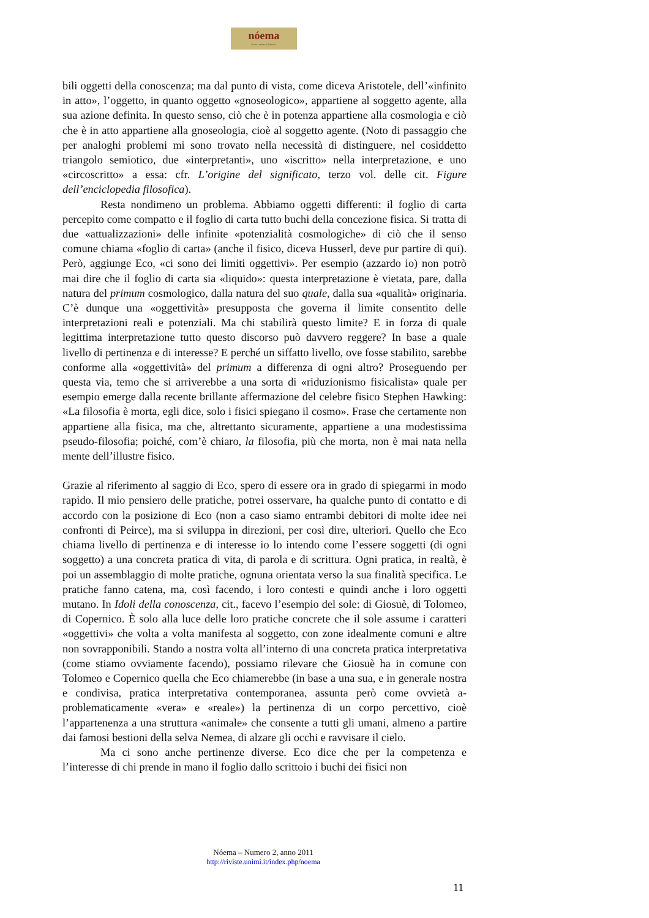nóema
Rivista online di filosofia
bili oggetti della conoscenza; ma dal punto di vista, come diceva Aristotele, dell’«infinito in atto», l’oggetto, in quanto oggetto «gnoseologico», appartiene al soggetto agente, alla sua azione definita. In questo senso, ciò che è in potenza appartiene alla cosmologia e ciò che è in atto appartiene alla gnoseologia, cioè al soggetto agente. (Noto di passaggio che per analoghi problemi mi sono trovato nella necessità di distinguere, nel cosiddetto triangolo semiotico, due «interpretanti», uno «iscritto» nella interpretazione, e uno «circoscritto» a essa: cfr. L’origine del significato, terzo vol. delle cit. Figure dell’enciclopedia filosofica).
Resta nondimeno un problema. Abbiamo oggetti differenti: il foglio di carta percepito come compatto e il foglio di carta tutto buchi della concezione fisica. Si tratta di due «attualizzazioni» delle infinite «potenzialità cosmologiche» di ciò che il senso comune chiama «foglio di carta» (anche il fisico, diceva Husserl, deve pur partire di qui). Però, aggiunge Eco, «ci sono dei limiti oggettivi». Per esempio (azzardo io) non potrò mai dire che il foglio di carta sia «liquido»: questa interpretazione è vietata, pare, dalla natura del primum cosmologico, dalla natura del suo quale, dalla sua «qualità» originaria. C’è dunque una «oggettività» presupposta che governa il limite consentito delle interpretazioni reali e potenziali. Ma chi stabilirà questo limite? E in forza di quale legittima interpretazione tutto questo discorso può davvero reggere? In base a quale livello di pertinenza e di interesse? E perché un siffatto livello, ove fosse stabilito, sarebbe conforme alla «oggettività» del primum a differenza di ogni altro? Proseguendo per questa via, temo che si arriverebbe a una sorta di «riduzionismo fisicalista» quale per esempio emerge dalla recente brillante affermazione del celebre fisico Stephen Hawking: «La filosofia è morta, egli dice, solo i fisici spiegano il cosmo». Frase che certamente non appartiene alla fisica, ma che, altrettanto sicuramente, appartiene a una modestissima pseudo-filosofia; poiché, com’è chiaro, la filosofia, più che morta, non è mai nata nella mente dell’illustre fisico.
Grazie al riferimento al saggio di Eco, spero di essere ora in grado di spiegarmi in modo rapido. Il mio pensiero delle pratiche, potrei osservare, ha qualche punto di contatto e di accordo con la posizione di Eco (non a caso siamo entrambi debitori di molte idee nei confronti di Peirce), ma si sviluppa in direzioni, per così dire, ulteriori. Quello che Eco chiama livello di pertinenza e di interesse io lo intendo come l’essere soggetti (di ogni soggetto) a una concreta pratica di vita, di parola e di scrittura. Ogni pratica, in realtà, è poi un assemblaggio di molte pratiche, ognuna orientata verso la sua finalità specifica. Le pratiche fanno catena, ma, così facendo, i loro contesti e quindi anche i loro oggetti mutano. In Idoli della conoscenza, cit., facevo l’esempio del sole: di Giosuè, di Tolomeo, di Copernico. È solo alla luce delle loro pratiche concrete che il sole assume i caratteri «oggettivi» che volta a volta manifesta al soggetto, con zone idealmente comuni e altre non sovrapponibili. Stando a nostra volta all’interno di una concreta pratica interpretativa (come stiamo ovviamente facendo), possiamo rilevare che Giosuè ha in comune con Tolomeo e Copernico quella che Eco chiamerebbe (in base a una sua, e in generale nostra e condivisa, pratica interpretativa contemporanea, assunta però come ovvietà a-problematicamente «vera» e «reale») la pertinenza di un corpo percettivo, cioè l’appartenenza a una struttura «animale» che consente a tutti gli umani, almeno a partire dai famosi bestioni della selva Nemea, di alzare gli occhi e ravvisare il cielo.
Ma ci sono anche pertinenze diverse. Eco dice che per la competenza e l’interesse di chi prende in mano il foglio dallo scrittoio i buchi dei fisici non
Nóema – Numero 2, anno 2011
http://riviste.unimi.it/index.php/noema
11